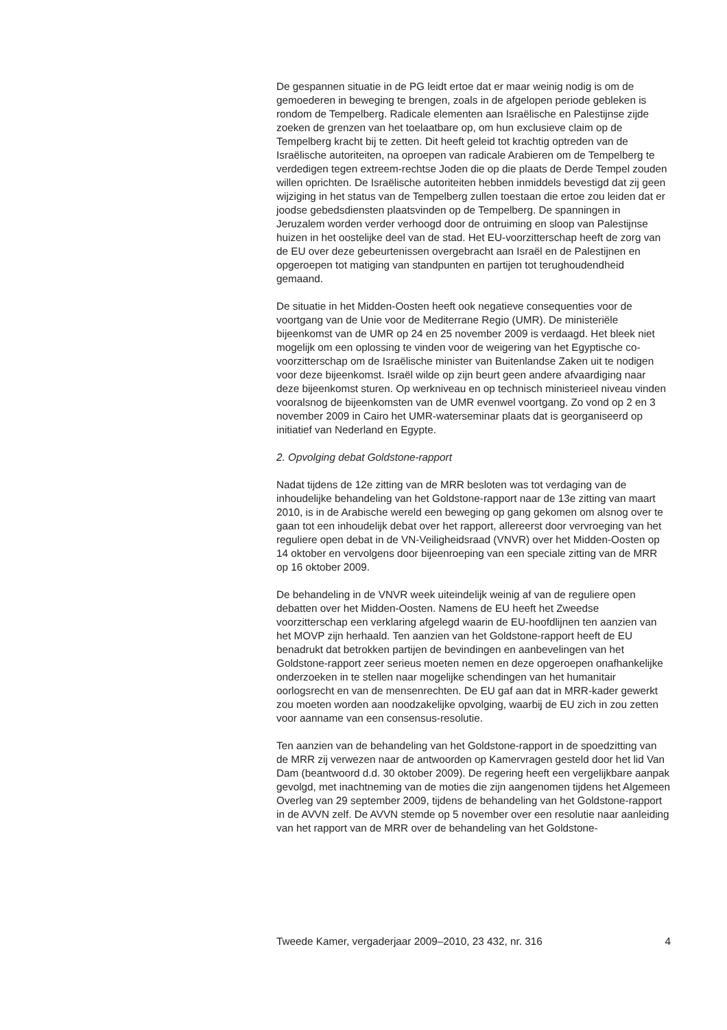De gespannen situatie in de PG leidt ertoe dat er maar weinig nodig is om de gemoederen in beweging te brengen, zoals in de afgelopen periode gebleken is rondom de Tempelberg. Radicale elementen aan Israëlische en Palestijnse zijde zoeken de grenzen van het toelaatbare op, om hun exclusieve claim op de Tempelberg kracht bij te zetten. Dit heeft geleid tot krachtig optreden van de Israëlische autoriteiten, na oproepen van radicale Arabieren om de Tempelberg te verdedigen tegen extreem-rechtse Joden die op die plaats de Derde Tempel zouden willen oprichten. De Israëlische autoriteiten hebben inmiddels bevestigd dat zij geen wijziging in het status van de Tempelberg zullen toestaan die ertoe zou leiden dat er joodse gebedsdiensten plaatsvinden op de Tempelberg. De spanningen in Jeruzalem worden verder verhoogd door de ontruiming en sloop van Palestijnse huizen in het oostelijke deel van de stad. Het EU-voorzitterschap heeft de zorg van de EU over deze gebeurtenissen overgebracht aan Israël en de Palestijnen en opgeroepen tot matiging van standpunten en partijen tot terughoudendheid gemaand.
De situatie in het Midden-Oosten heeft ook negatieve consequenties voor de voortgang van de Unie voor de Mediterrane Regio (UMR). De ministeriële bijeenkomst van de UMR op 24 en 25 november 2009 is verdaagd. Het bleek niet mogelijk om een oplossing te vinden voor de weigering van het Egyptische co-voorzitterschap om de Israëlische minister van Buitenlandse Zaken uit te nodigen voor deze bijeenkomst. Israël wilde op zijn beurt geen andere afvaardiging naar deze bijeenkomst sturen. Op werkniveau en op technisch ministerieel niveau vinden vooralsnog de bijeenkomsten van de UMR evenwel voortgang. Zo vond op 2 en 3 november 2009 in Cairo het UMR-waterseminar plaats dat is georganiseerd op initiatief van Nederland en Egypte.
2. Opvolging debat Goldstone-rapport
Nadat tijdens de 12e zitting van de MRR besloten was tot verdaging van de inhoudelijke behandeling van het Goldstone-rapport naar de 13e zitting van maart 2010, is in de Arabische wereld een beweging op gang gekomen om alsnog over te gaan tot een inhoudelijk debat over het rapport, allereerst door vervroeging van het reguliere open debat in de VN-Veiligheidsraad (VNVR) over het Midden-Oosten op 14 oktober en vervolgens door bijeenroeping van een speciale zitting van de MRR op 16 oktober 2009.
De behandeling in de VNVR week uiteindelijk weinig af van de reguliere open debatten over het Midden-Oosten. Namens de EU heeft het Zweedse voorzitterschap een verklaring afgelegd waarin de EU-hoofdlijnen ten aanzien van het MOVP zijn herhaald. Ten aanzien van het Goldstone-rapport heeft de EU benadrukt dat betrokken partijen de bevindingen en aanbevelingen van het Goldstone-rapport zeer serieus moeten nemen en deze opgeroepen onafhankelijke onderzoeken in te stellen naar mogelijke schendingen van het humanitair oorlogsrecht en van de mensenrechten. De EU gaf aan dat in MRR-kader gewerkt zou moeten worden aan noodzakelijke opvolging, waarbij de EU zich in zou zetten voor aanname van een consensus-resolutie.
Ten aanzien van de behandeling van het Goldstone-rapport in de spoedzitting van de MRR zij verwezen naar de antwoorden op Kamervragen gesteld door het lid Van Dam (beantwoord d.d. 30 oktober 2009). De regering heeft een vergelijkbare aanpak gevolgd, met inachtneming van de moties die zijn aangenomen tijdens het Algemeen Overleg van 29 september 2009, tijdens de behandeling van het Goldstone-rapport in de AVVN zelf. De AVVN stemde op 5 november over een resolutie naar aanleiding van het rapport van de MRR over de behandeling van het Goldstone-
Tweede Kamer, vergaderjaar 2009–2010, 23 432, nr. 316 4